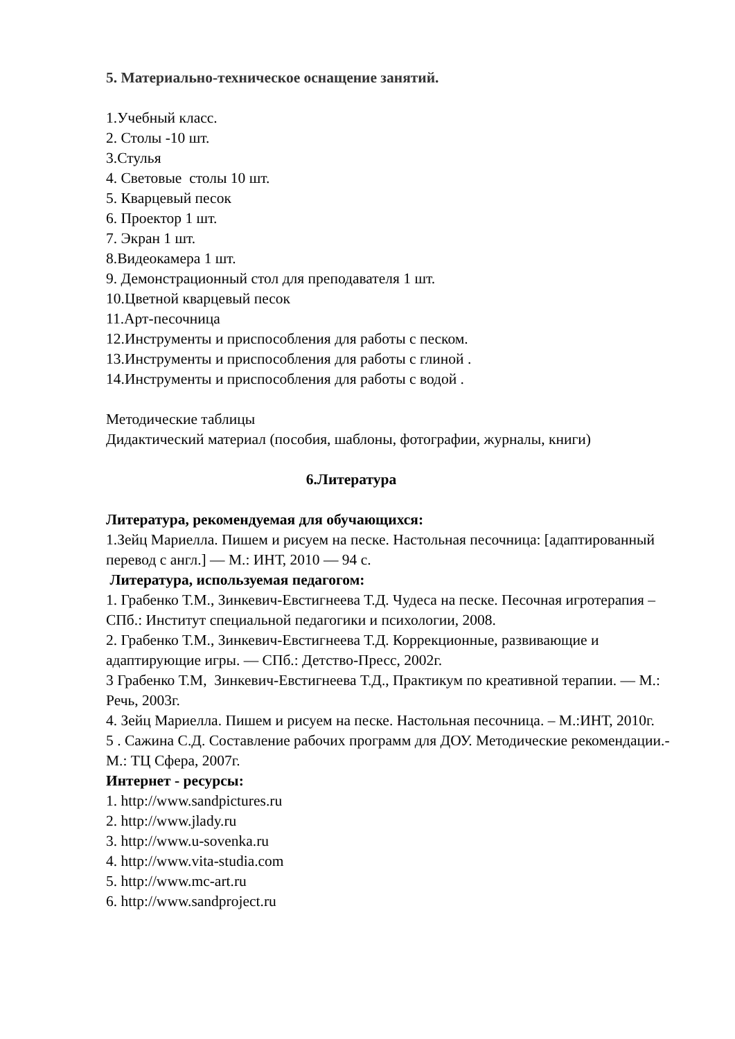5. Материально-техническое оснащение занятий.
1.Учебный класс.
2. Столы -10 шт.
3.Стулья
4. Световые столы 10 шт.
5. Кварцевый песок
6. Проектор 1 шт.
7. Экран 1 шт.
8.Видеокамера 1 шт.
9. Демонстрационный стол для преподавателя 1 шт.
10.Цветной кварцевый песок
11.Арт-песочница
12.Инструменты и приспособления для работы с песком.
13.Инструменты и приспособления для работы с глиной .
14.Инструменты и приспособления для работы с водой .
Методические таблицы
Дидактический материал (пособия, шаблоны, фотографии, журналы, книги)
6.Литература
Литература, рекомендуемая для обучающихся:
1.Зейц Мариелла. Пишем и рисуем на песке. Настольная песочница: [адаптированный перевод с англ.] — М.: ИНТ, 2010 — 94 с.
Литература, используемая педагогом:
1. Грабенко Т.М., Зинкевич-Евстигнеева Т.Д. Чудеса на песке. Песочная игротерапия – СПб.: Институт специальной педагогики и психологии, 2008.
2. Грабенко Т.М., Зинкевич-Евстигнеева Т.Д. Коррекционные, развивающие и адаптирующие игры. — СПб.: Детство-Пресс, 2002г.
3 Грабенко Т.М, Зинкевич-Евстигнеева Т.Д., Практикум по креативной терапии. — М.: Речь, 2003г.
4. Зейц Мариелла. Пишем и рисуем на песке. Настольная песочница. – М.:ИНТ, 2010г.
5 . Сажина С.Д. Составление рабочих программ для ДОУ. Методические рекомендации.- М.: ТЦ Сфера, 2007г.
Интернет - ресурсы:
1. http://www.sandpictures.ru
2. http://www.jlady.ru
3. http://www.u-sovenka.ru
4. http://www.vita-studia.com
5. http://www.mc-art.ru
6. http://www.sandproject.ru